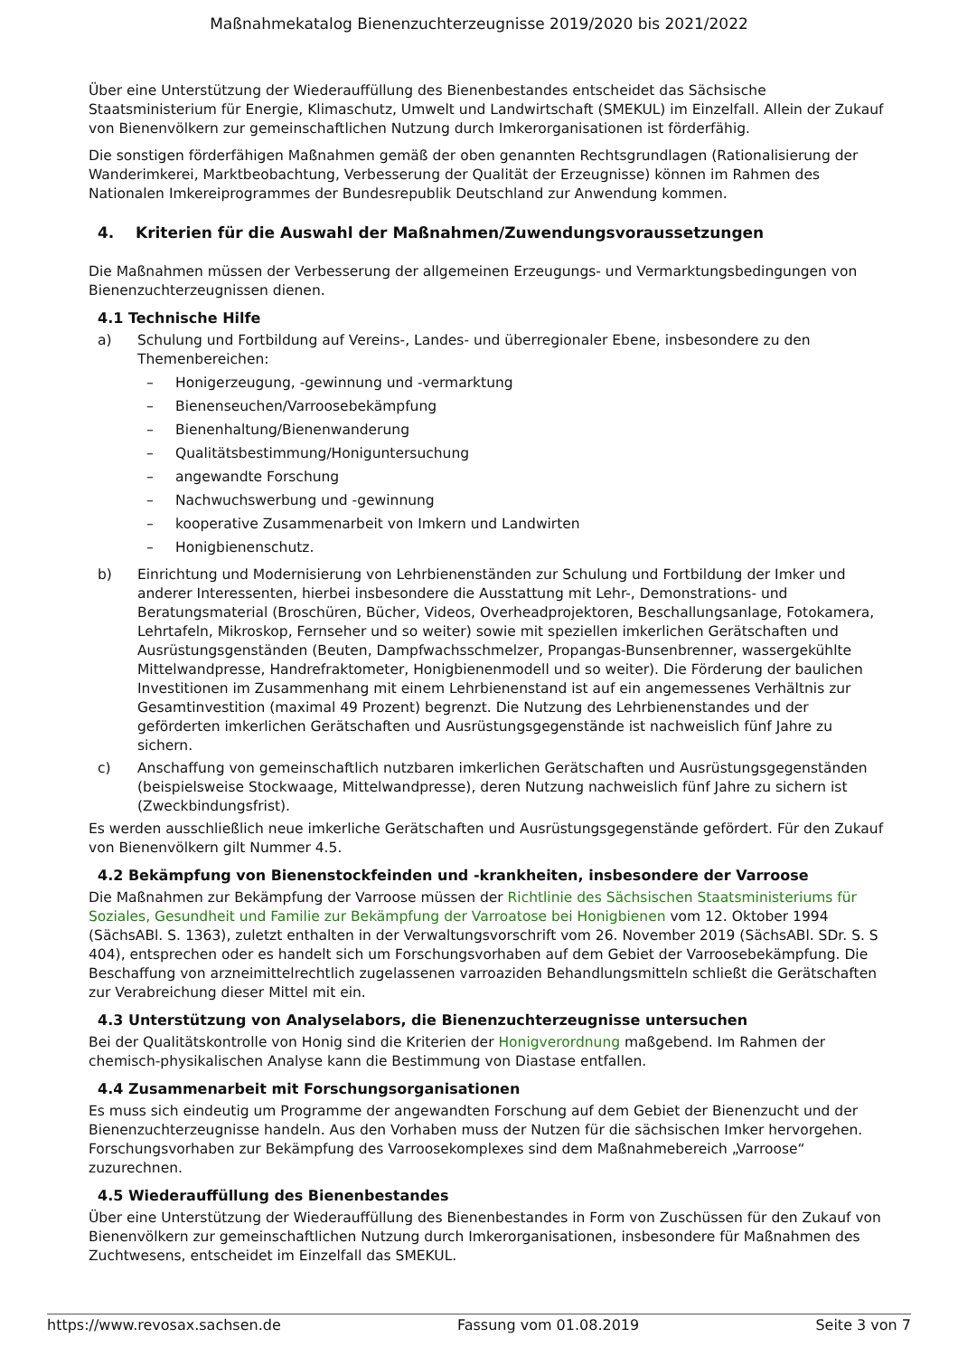Maßnahmekatalog Bienenzuchterzeugnisse 2019/2020 bis 2021/2022
Über eine Unterstützung der Wiederauffüllung des Bienenbestandes entscheidet das Sächsische Staatsministerium für Energie, Klimaschutz, Umwelt und Landwirtschaft (SMEKUL) im Einzelfall. Allein der Zukauf von Bienenvölkern zur gemeinschaftlichen Nutzung durch Imkerorganisationen ist förderfähig.
Die sonstigen förderfähigen Maßnahmen gemäß der oben genannten Rechtsgrundlagen (Rationalisierung der Wanderimkerei, Marktbeobachtung, Verbesserung der Qualität der Erzeugnisse) können im Rahmen des Nationalen Imkereiprogrammes der Bundesrepublik Deutschland zur Anwendung kommen.
4. Kriterien für die Auswahl der Maßnahmen/Zuwendungsvoraussetzungen
Die Maßnahmen müssen der Verbesserung der allgemeinen Erzeugungs- und Vermarktungsbedingungen von Bienenzuchterzeugnissen dienen.
4.1 Technische Hilfe
a) Schulung und Fortbildung auf Vereins-, Landes- und überregionaler Ebene, insbesondere zu den Themenbereichen:
– Honigerzeugung, -gewinnung und -vermarktung
– Bienenseuchen/Varroosebekämpfung
– Bienenhaltung/Bienenwanderung
– Qualitätsbestimmung/Honiguntersuchung
– angewandte Forschung
– Nachwuchswerbung und -gewinnung
– kooperative Zusammenarbeit von Imkern und Landwirten
– Honigbienenschutz.
b) Einrichtung und Modernisierung von Lehrbienenständen zur Schulung und Fortbildung der Imker und anderer Interessenten, hierbei insbesondere die Ausstattung mit Lehr-, Demonstrations- und Beratungsmaterial (Broschüren, Bücher, Videos, Overheadprojektoren, Beschallungsanlage, Fotokamera, Lehrtafeln, Mikroskop, Fernseher und so weiter) sowie mit speziellen imkerlichen Gerätschaften und Ausrüstungsgenständen (Beuten, Dampfwachsschmelzer, Propangas-Bunsenbrenner, wassergekühlte Mittelwandpresse, Handrefraktometer, Honigbienenmodell und so weiter). Die Förderung der baulichen Investitionen im Zusammenhang mit einem Lehrbienenstand ist auf ein angemessenes Verhältnis zur Gesamtinvestition (maximal 49 Prozent) begrenzt. Die Nutzung des Lehrbienenstandes und der geförderten imkerlichen Gerätschaften und Ausrüstungsgegenstände ist nachweislich fünf Jahre zu sichern.
c) Anschaffung von gemeinschaftlich nutzbaren imkerlichen Gerätschaften und Ausrüstungsgegenständen (beispielsweise Stockwaage, Mittelwandpresse), deren Nutzung nachweislich fünf Jahre zu sichern ist (Zweckbindungsfrist).
Es werden ausschließlich neue imkerliche Gerätschaften und Ausrüstungsgegenstände gefördert. Für den Zukauf von Bienenvölkern gilt Nummer 4.5.
4.2 Bekämpfung von Bienenstockfeinden und -krankheiten, insbesondere der Varroose
Die Maßnahmen zur Bekämpfung der Varroose müssen der Richtlinie des Sächsischen Staatsministeriums für Soziales, Gesundheit und Familie zur Bekämpfung der Varroatose bei Honigbienen vom 12. Oktober 1994 (SächsABl. S. 1363), zuletzt enthalten in der Verwaltungsvorschrift vom 26. November 2019 (SächsABl. SDr. S. S 404), entsprechen oder es handelt sich um Forschungsvorhaben auf dem Gebiet der Varroosebekämpfung. Die Beschaffung von arzneimittelrechtlich zugelassenen varroaziden Behandlungsmitteln schließt die Gerätschaften zur Verabreichung dieser Mittel mit ein.
4.3 Unterstützung von Analyselabors, die Bienenzuchterzeugnisse untersuchen
Bei der Qualitätskontrolle von Honig sind die Kriterien der Honigverordnung maßgebend. Im Rahmen der chemisch-physikalischen Analyse kann die Bestimmung von Diastase entfallen.
4.4 Zusammenarbeit mit Forschungsorganisationen
Es muss sich eindeutig um Programme der angewandten Forschung auf dem Gebiet der Bienenzucht und der Bienenzuchterzeugnisse handeln. Aus den Vorhaben muss der Nutzen für die sächsischen Imker hervorgehen. Forschungsvorhaben zur Bekämpfung des Varroosekomplexes sind dem Maßnahmebereich „Varroose“ zuzurechnen.
4.5 Wiederauffüllung des Bienenbestandes
Über eine Unterstützung der Wiederauffüllung des Bienenbestandes in Form von Zuschüssen für den Zukauf von Bienenvölkern zur gemeinschaftlichen Nutzung durch Imkerorganisationen, insbesondere für Maßnahmen des Zuchtwesens, entscheidet im Einzelfall das SMEKUL.
https://www.revosax.sachsen.de Fassung vom 01.08.2019 Seite 3 von 7